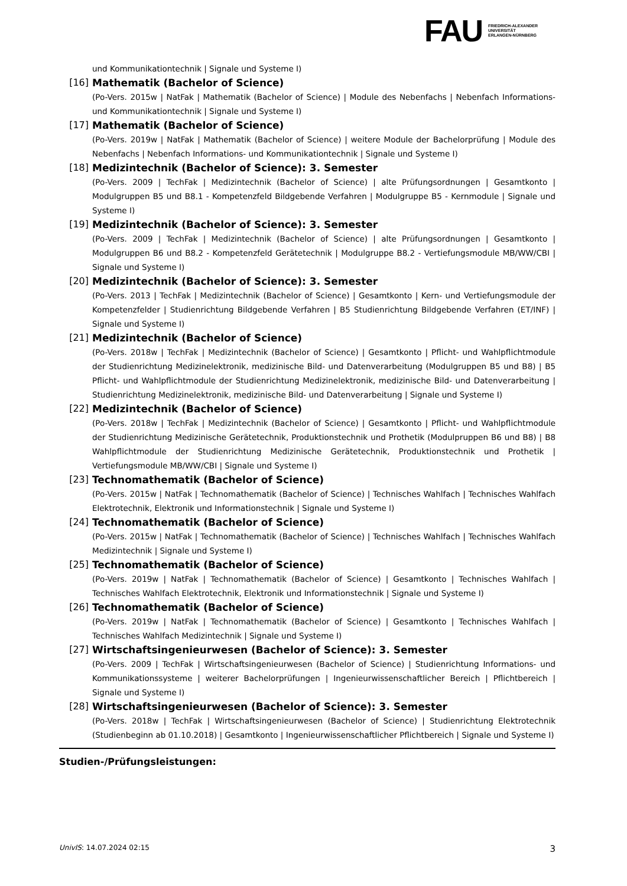FAU
FRIEDRICH-ALEXANDER
UNIVERSITÄT
ERLANGEN-NÜRNBERG
und Kommunikationtechnik | Signale und Systeme I)
[16] Mathematik (Bachelor of Science)
(Po-Vers. 2015w | NatFak | Mathematik (Bachelor of Science) | Module des Nebenfachs | Nebenfach Informations- und Kommunikationtechnik | Signale und Systeme I)
[17] Mathematik (Bachelor of Science)
(Po-Vers. 2019w | NatFak | Mathematik (Bachelor of Science) | weitere Module der Bachelorprüfung | Module des Nebenfachs | Nebenfach Informations- und Kommunikationtechnik | Signale und Systeme I)
[18] Medizintechnik (Bachelor of Science): 3. Semester
(Po-Vers. 2009 | TechFak | Medizintechnik (Bachelor of Science) | alte Prüfungsordnungen | Gesamtkonto | Modulgruppen B5 und B8.1 - Kompetenzfeld Bildgebende Verfahren | Modulgruppe B5 - Kernmodule | Signale und Systeme I)
[19] Medizintechnik (Bachelor of Science): 3. Semester
(Po-Vers. 2009 | TechFak | Medizintechnik (Bachelor of Science) | alte Prüfungsordnungen | Gesamtkonto | Modulgruppen B6 und B8.2 - Kompetenzfeld Gerätetechnik | Modulgruppe B8.2 - Vertiefungsmodule MB/WW/CBI | Signale und Systeme I)
[20] Medizintechnik (Bachelor of Science): 3. Semester
(Po-Vers. 2013 | TechFak | Medizintechnik (Bachelor of Science) | Gesamtkonto | Kern- und Vertiefungsmodule der Kompetenzfelder | Studienrichtung Bildgebende Verfahren | B5 Studienrichtung Bildgebende Verfahren (ET/INF) | Signale und Systeme I)
[21] Medizintechnik (Bachelor of Science)
(Po-Vers. 2018w | TechFak | Medizintechnik (Bachelor of Science) | Gesamtkonto | Pflicht- und Wahlpflichtmodule der Studienrichtung Medizinelektronik, medizinische Bild- und Datenverarbeitung (Modulgruppen B5 und B8) | B5 Pflicht- und Wahlpflichtmodule der Studienrichtung Medizinelektronik, medizinische Bild- und Datenverarbeitung | Studienrichtung Medizinelektronik, medizinische Bild- und Datenverarbeitung | Signale und Systeme I)
[22] Medizintechnik (Bachelor of Science)
(Po-Vers. 2018w | TechFak | Medizintechnik (Bachelor of Science) | Gesamtkonto | Pflicht- und Wahlpflichtmodule der Studienrichtung Medizinische Gerätetechnik, Produktionstechnik und Prothetik (Modulpruppen B6 und B8) | B8 Wahlpflichtmodule der Studienrichtung Medizinische Gerätetechnik, Produktionstechnik und Prothetik | Vertiefungsmodule MB/WW/CBI | Signale und Systeme I)
[23] Technomathematik (Bachelor of Science)
(Po-Vers. 2015w | NatFak | Technomathematik (Bachelor of Science) | Technisches Wahlfach | Technisches Wahlfach Elektrotechnik, Elektronik und Informationstechnik | Signale und Systeme I)
[24] Technomathematik (Bachelor of Science)
(Po-Vers. 2015w | NatFak | Technomathematik (Bachelor of Science) | Technisches Wahlfach | Technisches Wahlfach Medizintechnik | Signale und Systeme I)
[25] Technomathematik (Bachelor of Science)
(Po-Vers. 2019w | NatFak | Technomathematik (Bachelor of Science) | Gesamtkonto | Technisches Wahlfach | Technisches Wahlfach Elektrotechnik, Elektronik und Informationstechnik | Signale und Systeme I)
[26] Technomathematik (Bachelor of Science)
(Po-Vers. 2019w | NatFak | Technomathematik (Bachelor of Science) | Gesamtkonto | Technisches Wahlfach | Technisches Wahlfach Medizintechnik | Signale und Systeme I)
[27] Wirtschaftsingenieurwesen (Bachelor of Science): 3. Semester
(Po-Vers. 2009 | TechFak | Wirtschaftsingenieurwesen (Bachelor of Science) | Studienrichtung Informations- und Kommunikationssysteme | weiterer Bachelorprüfungen | Ingenieurwissenschaftlicher Bereich | Pflichtbereich | Signale und Systeme I)
[28] Wirtschaftsingenieurwesen (Bachelor of Science): 3. Semester
(Po-Vers. 2018w | TechFak | Wirtschaftsingenieurwesen (Bachelor of Science) | Studienrichtung Elektrotechnik (Studienbeginn ab 01.10.2018) | Gesamtkonto | Ingenieurwissenschaftlicher Pflichtbereich | Signale und Systeme I)
Studien-/Prüfungsleistungen:
UnivIS: 14.07.2024 02:15 3